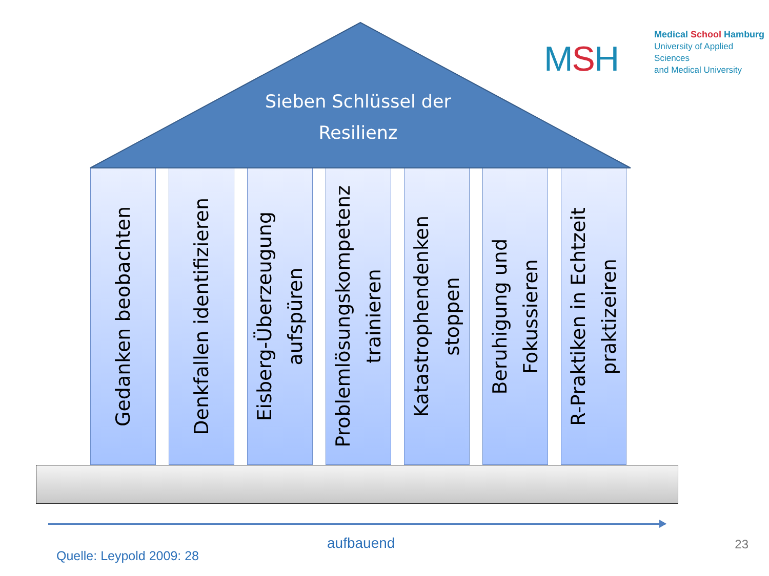Sieben Schlüssel der
Resilienz
MSH
Medical School Hamburg
University of Applied Sciences
and Medical University
Gedanken beobachten
Denkfallen identifizieren
Eisberg-Überzeugung
aufspüren
Problemlösungskompetenz
trainieren
Katastrophendenken
stoppen
Beruhigung und
Fokussieren
R-Praktiken in Echtzeit
praktizeiren
aufbauend
23
Quelle: Leypold 2009: 28